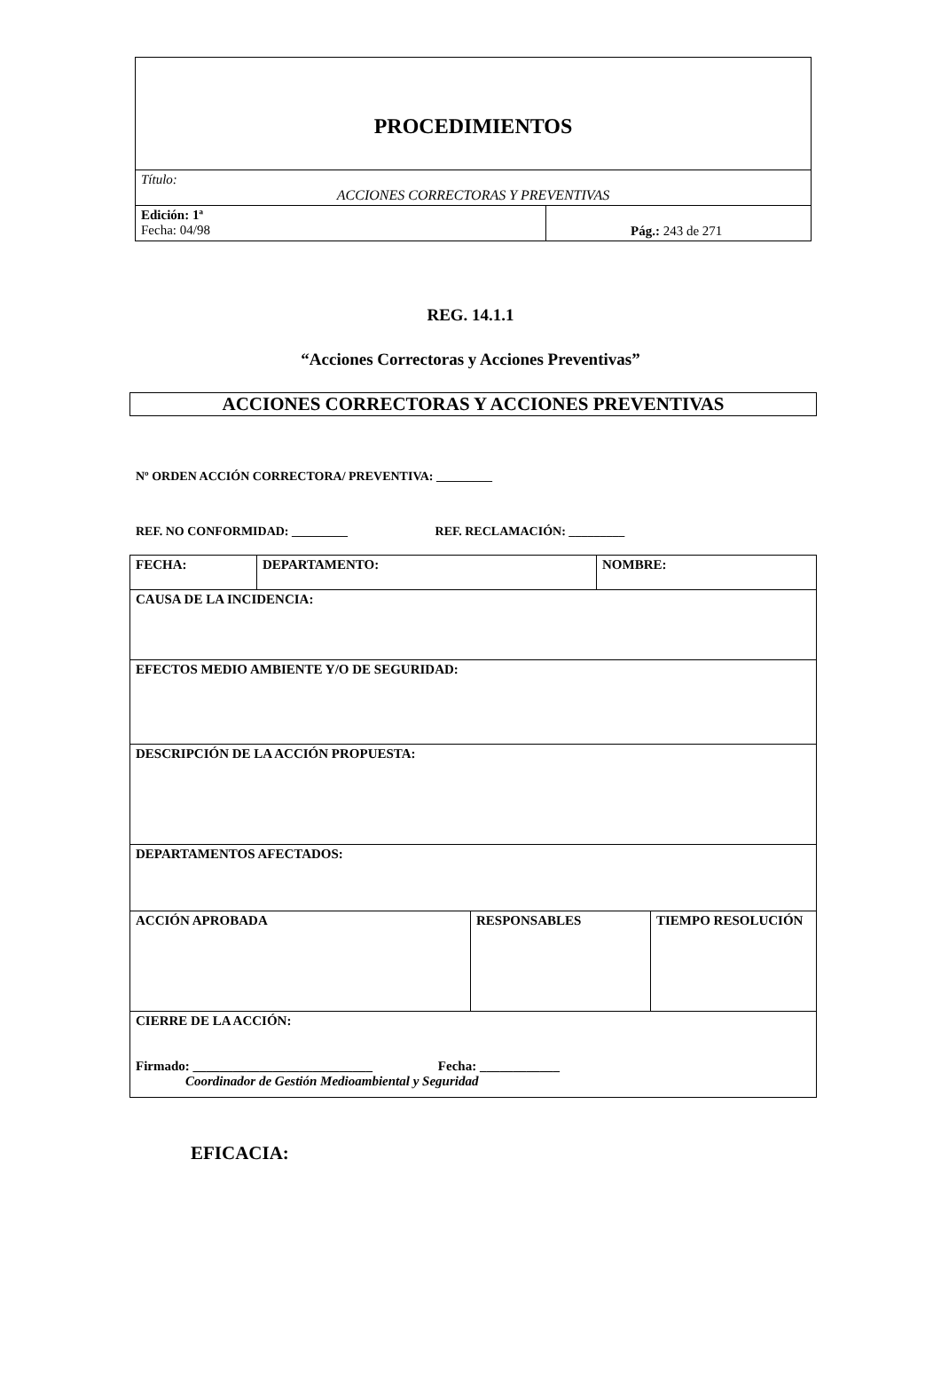| PROCEDIMIENTOS | |
| Título: ACCIONES CORRECTORAS Y PREVENTIVAS | |
| Edición: 1ª Fecha: 04/98 | Pág.: 243 de 271 |
REG. 14.1.1
“Acciones Correctoras y Acciones Preventivas”
ACCIONES CORRECTORAS Y ACCIONES PREVENTIVAS
Nº ORDEN ACCIÓN CORRECTORA/ PREVENTIVA: _________
REF. NO CONFORMIDAD: _________ REF. RECLAMACIÓN: _________
| FECHA: | / DEPARTAMENTO: / NOMBRE: / | | |
| CAUSA DE LA INCIDENCIA: | | | |
| EFECTOS MEDIO AMBIENTE Y/O DE SEGURIDAD: | | | |
| DESCRIPCIÓN DE LA ACCIÓN PROPUESTA: | | | |
| DEPARTAMENTOS AFECTADOS: | | | |
| ACCIÓN APROBADA | | RESPONSABLES | TIEMPO RESOLUCIÓN |
| CIERRE DE LA ACCIÓN: Firmado: ___________________________ Fecha: ____________ Coordinador de Gestión Medioambiental y Seguridad | | | |
EFICACIA: